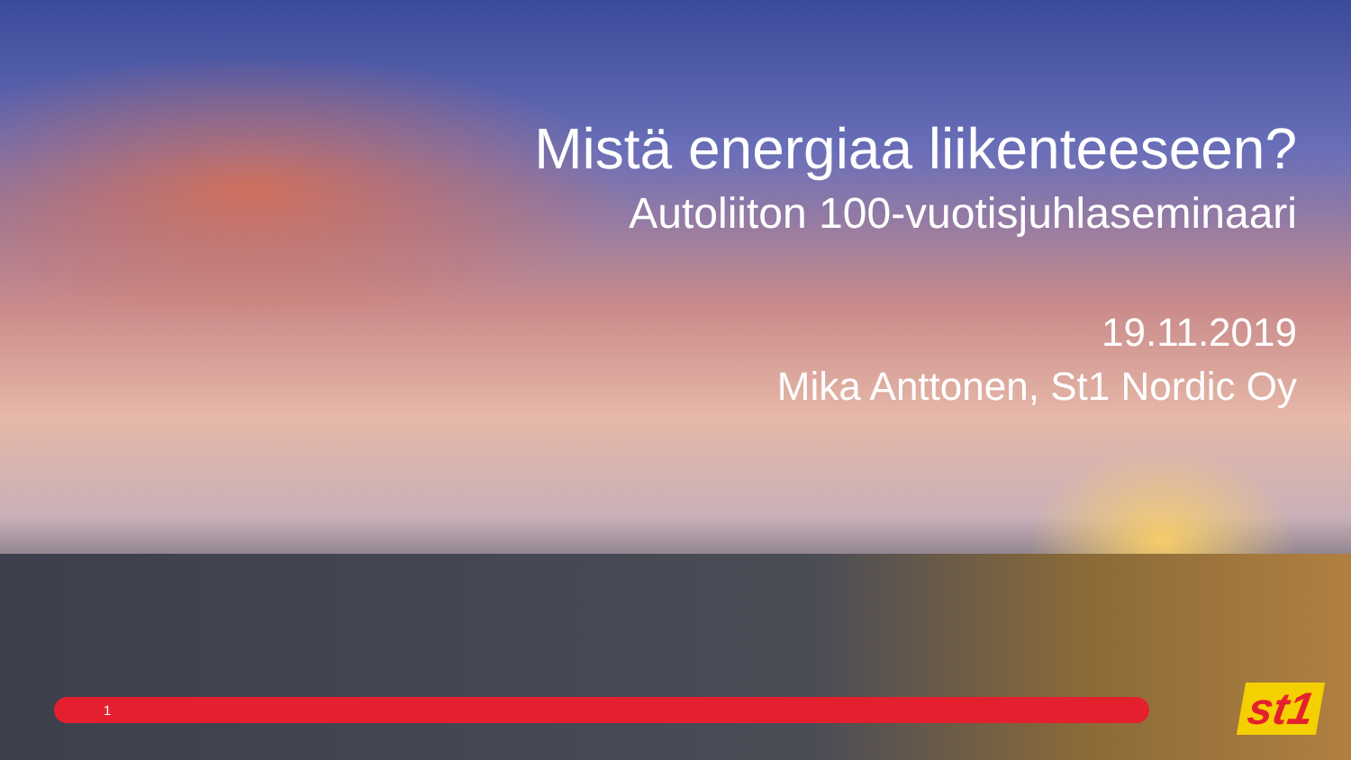Mistä energiaa liikenteeseen?
Autoliiton 100-vuotisjuhlaseminaari
19.11.2019
Mika Anttonen, St1 Nordic Oy
1 st1